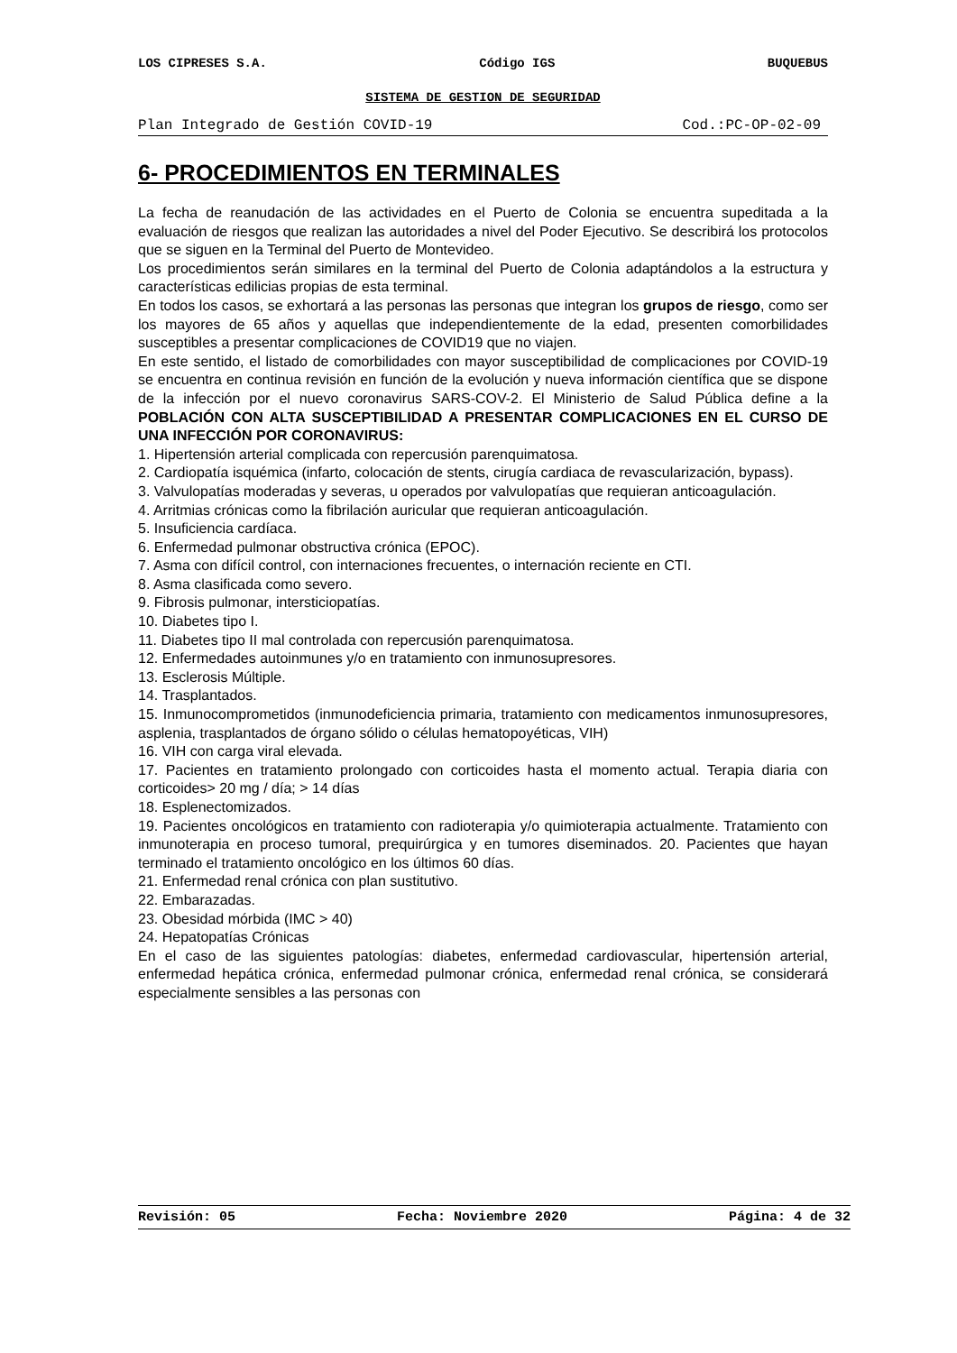LOS CIPRESES S.A. Código IGS BUQUEBUS
SISTEMA DE GESTION DE SEGURIDAD
Plan Integrado de Gestión COVID-19 Cod.:PC-OP-02-09
6- PROCEDIMIENTOS EN TERMINALES
La fecha de reanudación de las actividades en el Puerto de Colonia se encuentra supeditada a la evaluación de riesgos que realizan las autoridades a nivel del Poder Ejecutivo. Se describirá los protocolos que se siguen en la Terminal del Puerto de Montevideo.
Los procedimientos serán similares en la terminal del Puerto de Colonia adaptándolos a la estructura y características edilicias propias de esta terminal.
En todos los casos, se exhortará a las personas las personas que integran los grupos de riesgo, como ser los mayores de 65 años y aquellas que independientemente de la edad, presenten comorbilidades susceptibles a presentar complicaciones de COVID19 que no viajen.
En este sentido, el listado de comorbilidades con mayor susceptibilidad de complicaciones por COVID-19 se encuentra en continua revisión en función de la evolución y nueva información científica que se dispone de la infección por el nuevo coronavirus SARS-COV-2. El Ministerio de Salud Pública define a la POBLACIÓN CON ALTA SUSCEPTIBILIDAD A PRESENTAR COMPLICACIONES EN EL CURSO DE UNA INFECCIÓN POR CORONAVIRUS:
1. Hipertensión arterial complicada con repercusión parenquimatosa.
2. Cardiopatía isquémica (infarto, colocación de stents, cirugía cardiaca de revascularización, bypass).
3. Valvulopatías moderadas y severas, u operados por valvulopatías que requieran anticoagulación.
4. Arritmias crónicas como la fibrilación auricular que requieran anticoagulación.
5. Insuficiencia cardíaca.
6. Enfermedad pulmonar obstructiva crónica (EPOC).
7. Asma con difícil control, con internaciones frecuentes, o internación reciente en CTI.
8. Asma clasificada como severo.
9. Fibrosis pulmonar, intersticiopatías.
10. Diabetes tipo I.
11. Diabetes tipo II mal controlada con repercusión parenquimatosa.
12. Enfermedades autoinmunes y/o en tratamiento con inmunosupresores.
13. Esclerosis Múltiple.
14. Trasplantados.
15. Inmunocomprometidos (inmunodeficiencia primaria, tratamiento con medicamentos inmunosupresores, asplenia, trasplantados de órgano sólido o células hematopoyéticas, VIH)
16. VIH con carga viral elevada.
17. Pacientes en tratamiento prolongado con corticoides hasta el momento actual. Terapia diaria con corticoides> 20 mg / día; > 14 días
18. Esplenectomizados.
19. Pacientes oncológicos en tratamiento con radioterapia y/o quimioterapia actualmente. Tratamiento con inmunoterapia en proceso tumoral, prequirúrgica y en tumores diseminados. 20. Pacientes que hayan terminado el tratamiento oncológico en los últimos 60 días.
21. Enfermedad renal crónica con plan sustitutivo.
22. Embarazadas.
23. Obesidad mórbida (IMC > 40)
24. Hepatopatías Crónicas
En el caso de las siguientes patologías: diabetes, enfermedad cardiovascular, hipertensión arterial, enfermedad hepática crónica, enfermedad pulmonar crónica, enfermedad renal crónica, se considerará especialmente sensibles a las personas con
Revisión: 05 Fecha: Noviembre 2020 Página: 4 de 32